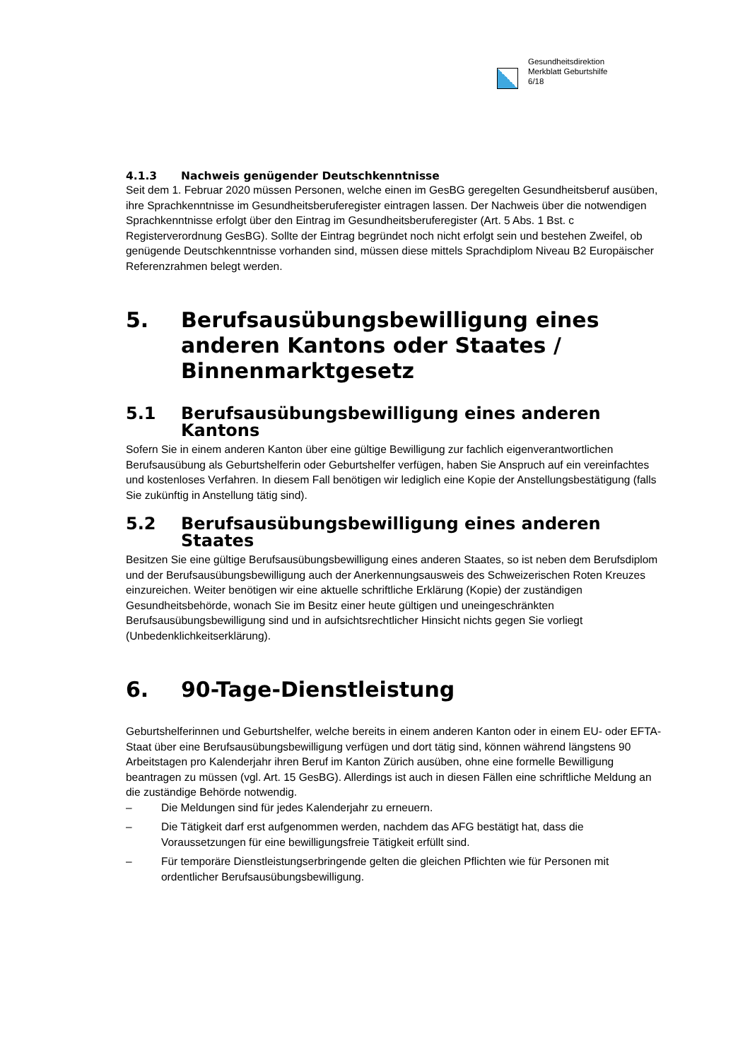Gesundheitsdirektion
Merkblatt Geburtshilfe
6/18
4.1.3 Nachweis genügender Deutschkenntnisse
Seit dem 1. Februar 2020 müssen Personen, welche einen im GesBG geregelten Gesundheitsberuf ausüben, ihre Sprachkenntnisse im Gesundheitsberuferegister eintragen lassen. Der Nachweis über die notwendigen Sprachkenntnisse erfolgt über den Eintrag im Gesundheitsberuferegister (Art. 5 Abs. 1 Bst. c Registerverordnung GesBG). Sollte der Eintrag begründet noch nicht erfolgt sein und bestehen Zweifel, ob genügende Deutschkenntnisse vorhanden sind, müssen diese mittels Sprachdiplom Niveau B2 Europäischer Referenzrahmen belegt werden.
5. Berufsausübungsbewilligung eines anderen Kantons oder Staates / Binnenmarktgesetz
5.1 Berufsausübungsbewilligung eines anderen Kantons
Sofern Sie in einem anderen Kanton über eine gültige Bewilligung zur fachlich eigenverantwortlichen Berufsausübung als Geburtshelferin oder Geburtshelfer verfügen, haben Sie Anspruch auf ein vereinfachtes und kostenloses Verfahren. In diesem Fall benötigen wir lediglich eine Kopie der Anstellungsbestätigung (falls Sie zukünftig in Anstellung tätig sind).
5.2 Berufsausübungsbewilligung eines anderen Staates
Besitzen Sie eine gültige Berufsausübungsbewilligung eines anderen Staates, so ist neben dem Berufsdiplom und der Berufsausübungsbewilligung auch der Anerkennungsausweis des Schweizerischen Roten Kreuzes einzureichen. Weiter benötigen wir eine aktuelle schriftliche Erklärung (Kopie) der zuständigen Gesundheitsbehörde, wonach Sie im Besitz einer heute gültigen und uneingeschränkten Berufsausübungsbewilligung sind und in aufsichtsrechtlicher Hinsicht nichts gegen Sie vorliegt (Unbedenklichkeitserklärung).
6. 90-Tage-Dienstleistung
Geburtshelferinnen und Geburtshelfer, welche bereits in einem anderen Kanton oder in einem EU- oder EFTA-Staat über eine Berufsausübungsbewilligung verfügen und dort tätig sind, können während längstens 90 Arbeitstagen pro Kalenderjahr ihren Beruf im Kanton Zürich ausüben, ohne eine formelle Bewilligung beantragen zu müssen (vgl. Art. 15 GesBG). Allerdings ist auch in diesen Fällen eine schriftliche Meldung an die zuständige Behörde notwendig.
– Die Meldungen sind für jedes Kalenderjahr zu erneuern.
– Die Tätigkeit darf erst aufgenommen werden, nachdem das AFG bestätigt hat, dass die Voraussetzungen für eine bewilligungsfreie Tätigkeit erfüllt sind.
– Für temporäre Dienstleistungserbringende gelten die gleichen Pflichten wie für Personen mit ordentlicher Berufsausübungsbewilligung.